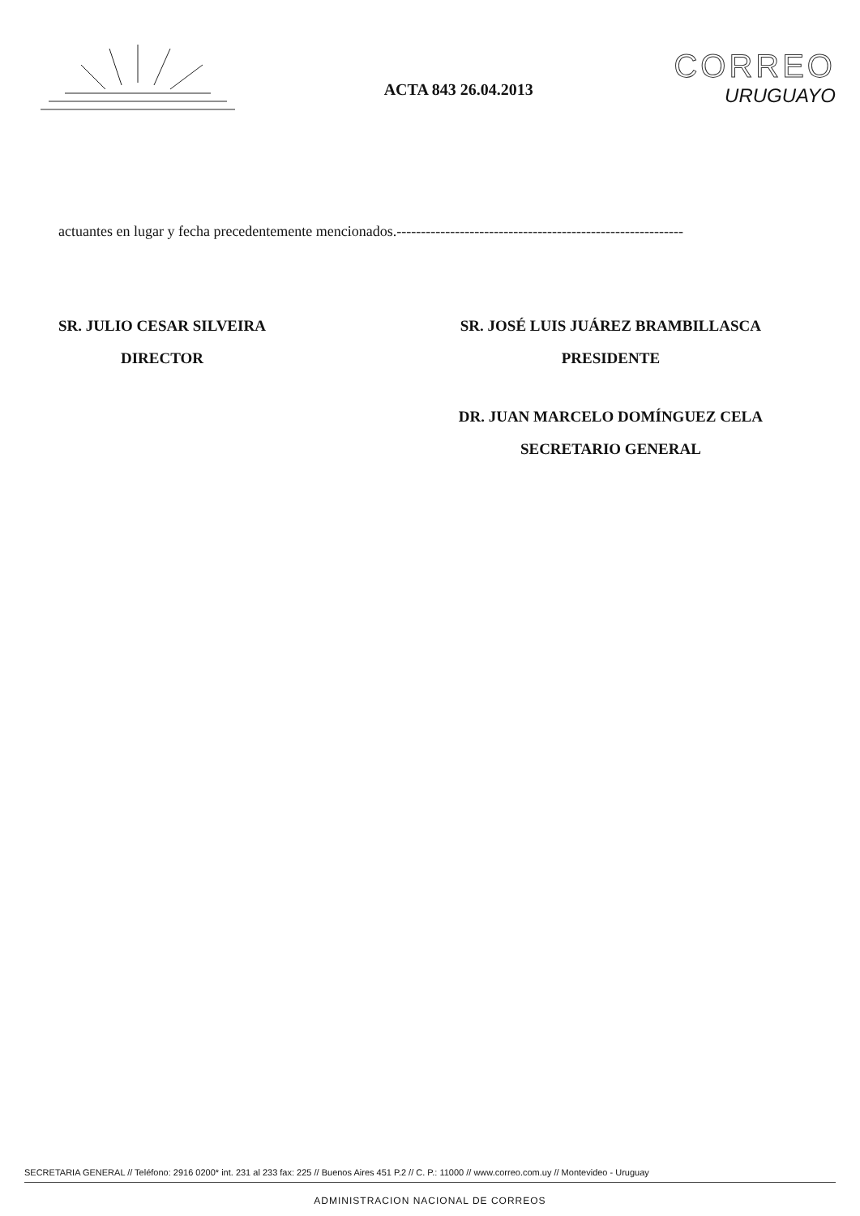ACTA 843 26.04.2013
CORREO
URUGUAYO
actuantes en lugar y fecha precedentemente mencionados.-----------------------------------------------------------
SR. JULIO CESAR SILVEIRA
DIRECTOR
SR. JOSÉ LUIS JUÁREZ BRAMBILLASCA
PRESIDENTE
DR. JUAN MARCELO DOMÍNGUEZ CELA
SECRETARIO GENERAL
SECRETARIA GENERAL // Teléfono: 2916 0200* int. 231 al 233 fax: 225 // Buenos Aires 451 P.2 // C. P.: 11000 // www.correo.com.uy // Montevideo - Uruguay
ADMINISTRACION NACIONAL DE CORREOS